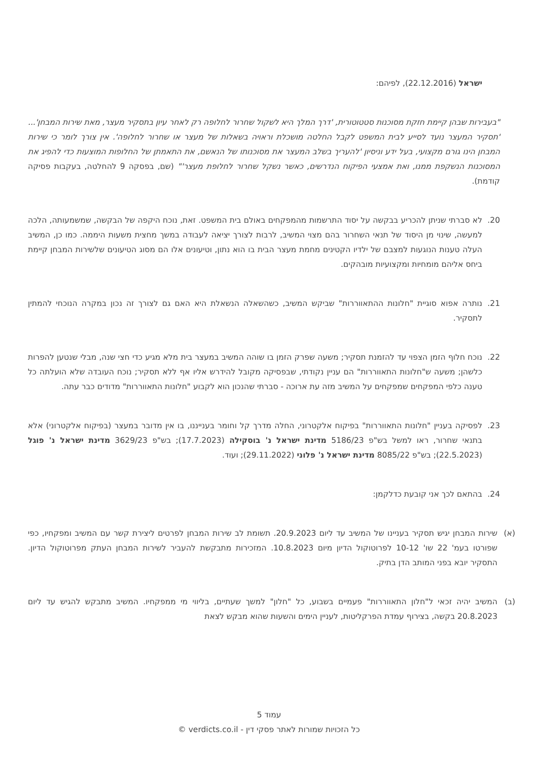ישראל (22.12.2016), לפיהם:
"בעבירות שבהן קיימת חזקת מסוכנות סטטוטורית, 'דרך המלך היא לשקול שחרור לחלופה רק לאחר עיון בתסקיר מעצר, מאת שירות המבחן'... 'תסקיר המעצר נועד לסייע לבית המשפט לקבל החלטה מושכלת וראויה בשאלות של מעצר או שחרור לחלופה'. אין צורך לומר כי שירות המבחן הינו גורם מקצועי, בעל ידע וניסיון 'להעריך בשלב המעצר את מסוכנותו של הנאשם, את התאמתן של החלופות המוצעות כדי להפיג את המסוכנות הנשקפת ממנו, ואת אמצעי הפיקוח הנדרשים, כאשר נשקל שחרור לחלופת מעצר'" (שם, בפסקה 9 להחלטה, בעקבות פסיקה קודמת).
20. לא סברתי שניתן להכריע בבקשה על יסוד התרשמות מהמפקחים באולם בית המשפט. זאת, נוכח היקפה של הבקשה, שמשמעותה, הלכה למעשה, שינוי מן היסוד של תנאי השחרור בהם מצוי המשיב, לרבות לצורך יציאה לעבודה במשך מחצית משעות היממה. כמו כן, המשיב העלה טענות הנוגעות למצבם של ילדיו הקטינים מחמת מעצר הבית בו הוא נתון, וטיעונים אלו הם מסוג הטיעונים שלשירות המבחן קיימת ביחס אליהם מומחיות ומקצועיות מובהקים.
21. נותרה אפוא סוגיית "חלונות ההתאווררות" שביקש המשיב, כשהשאלה הנשאלת היא האם גם לצורך זה נכון במקרה הנוכחי להמתין לתסקיר.
22. נוכח חלוף הזמן הצפוי עד להזמנת תסקיר; משעה שפרק הזמן בו שוהה המשיב במעצר בית מלא מגיע כדי חצי שנה, מבלי שנטען להפרות כלשהן; משעה ש"חלונות התאווררות" הם עניין נקודתי, שבפסיקה מקובל להידרש אליו אף ללא תסקיר; נוכח העובדה שלא הועלתה כל טענה כלפי המפקחים שמפקחים על המשיב מזה עת ארוכה - סברתי שהנכון הוא לקבוע "חלונות התאווררות" מדודים כבר עתה.
23. לפסיקה בעניין "חלונות התאווררות" בפיקוח אלקטרוני, החלה מדרך קל וחומר בענייננו, בו אין מדובר במעצר (בפיקוח אלקטרוני) אלא בתנאי שחרור, ראו למשל בש"פ 5186/23 מדינת ישראל נ' בוסקילה (17.7.2023); בש"פ 3629/23 מדינת ישראל נ' פוגל (22.5.2023); בש"פ 8085/22 מדינת ישראל נ' פלוני (29.11.2022); ועוד.
24. בהתאם לכך אני קובעת כדלקמן:
(א) שירות המבחן יגיש תסקיר בעניינו של המשיב עד ליום 20.9.2023. תשומת לב שירות המבחן לפרטים ליצירת קשר עם המשיב ומפקחיו, כפי שפורטו בעמ' 22 שו' 10-12 לפרוטוקול הדיון מיום 10.8.2023. המזכירות מתבקשת להעביר לשירות המבחן העתק מפרוטוקול הדיון. התסקיר יובא בפני המותב הדן בתיק.
(ב) המשיב יהיה זכאי ל"חלון התאווררות" פעמיים בשבוע, כל "חלון" למשך שעתיים, בליווי מי ממפקחיו. המשיב מתבקש להגיש עד ליום 20.8.2023 בקשה, בצירוף עמדת הפרקליטות, לעניין הימים והשעות שהוא מבקש לצאת
עמוד 5
כל הזכויות שמורות לאתר פסקי דין - verdicts.co.il ©